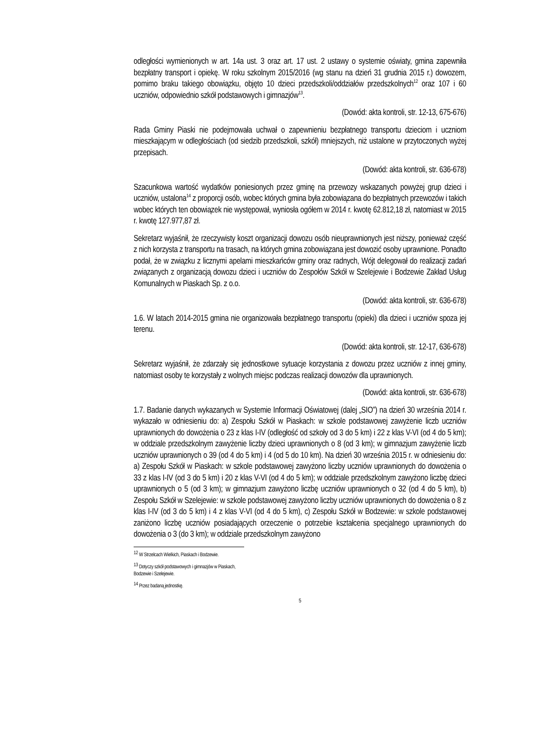odległości wymienionych w art. 14a ust. 3 oraz art. 17 ust. 2 ustawy o systemie oświaty, gmina zapewniła bezpłatny transport i opiekę. W roku szkolnym 2015/2016 (wg stanu na dzień 31 grudnia 2015 r.) dowozem, pomimo braku takiego obowiązku, objęto 10 dzieci przedszkoli/oddziałów przedszkolnych<sup>12</sup> oraz 107 i 60 uczniów, odpowiednio szkół podstawowych i gimnazjów<sup>13</sup>.
(Dowód: akta kontroli, str. 12-13, 675-676)
Rada Gminy Piaski nie podejmowała uchwał o zapewnieniu bezpłatnego transportu dzieciom i uczniom mieszkającym w odległościach (od siedzib przedszkoli, szkół) mniejszych, niż ustalone w przytoczonych wyżej przepisach.
(Dowód: akta kontroli, str. 636-678)
Szacunkowa wartość wydatków poniesionych przez gminę na przewozy wskazanych powyżej grup dzieci i uczniów, ustalona<sup>14</sup> z proporcji osób, wobec których gmina była zobowiązana do bezpłatnych przewozów i takich wobec których ten obowiązek nie występował, wyniosła ogółem w 2014 r. kwotę 62.812,18 zł, natomiast w 2015 r. kwotę 127.977,87 zł.
Sekretarz wyjaśnił, że rzeczywisty koszt organizacji dowozu osób nieuprawnionych jest niższy, ponieważ część z nich korzysta z transportu na trasach, na których gmina zobowiązana jest dowozić osoby uprawnione. Ponadto podał, że w związku z licznymi apelami mieszkańców gminy oraz radnych, Wójt delegował do realizacji zadań związanych z organizacją dowozu dzieci i uczniów do Zespołów Szkół w Szelejewie i Bodzewie Zakład Usług Komunalnych w Piaskach Sp. z o.o.
(Dowód: akta kontroli, str. 636-678)
1.6. W latach 2014-2015 gmina nie organizowała bezpłatnego transportu (opieki) dla dzieci i uczniów spoza jej terenu.
(Dowód: akta kontroli, str. 12-17, 636-678)
Sekretarz wyjaśnił, że zdarzały się jednostkowe sytuacje korzystania z dowozu przez uczniów z innej gminy, natomiast osoby te korzystały z wolnych miejsc podczas realizacji dowozów dla uprawnionych.
(Dowód: akta kontroli, str. 636-678)
1.7. Badanie danych wykazanych w Systemie Informacji Oświatowej (dalej „SIO”) na dzień 30 września 2014 r. wykazało w odniesieniu do: a) Zespołu Szkół w Piaskach: w szkole podstawowej zawyżenie liczb uczniów uprawnionych do dowożenia o 23 z klas I-IV (odległość od szkoły od 3 do 5 km) i 22 z klas V-VI (od 4 do 5 km); w oddziale przedszkolnym zawyżenie liczby dzieci uprawnionych o 8 (od 3 km); w gimnazjum zawyżenie liczb uczniów uprawnionych o 39 (od 4 do 5 km) i 4 (od 5 do 10 km). Na dzień 30 września 2015 r. w odniesieniu do: a) Zespołu Szkół w Piaskach: w szkole podstawowej zawyżono liczby uczniów uprawnionych do dowożenia o 33 z klas I-IV (od 3 do 5 km) i 20 z klas V-VI (od 4 do 5 km); w oddziale przedszkolnym zawyżono liczbę dzieci uprawnionych o 5 (od 3 km); w gimnazjum zawyżono liczbę uczniów uprawnionych o 32 (od 4 do 5 km), b) Zespołu Szkół w Szelejewie: w szkole podstawowej zawyżono liczby uczniów uprawnionych do dowożenia o 8 z klas I-IV (od 3 do 5 km) i 4 z klas V-VI (od 4 do 5 km), c) Zespołu Szkół w Bodzewie: w szkole podstawowej zaniżono liczbę uczniów posiadających orzeczenie o potrzebie kształcenia specjalnego uprawnionych do dowożenia o 3 (do 3 km); w oddziale przedszkolnym zawyżono
<sup>12</sup> W Strzelcach Wielkich, Piaskach i Bodzewie.
<sup>13</sup> Dotyczy szkół podstawowych i gimnazjów w Piaskach, Bodzewie i Szelejewie.
<sup>14</sup> Przez badaną jednostkę.
5